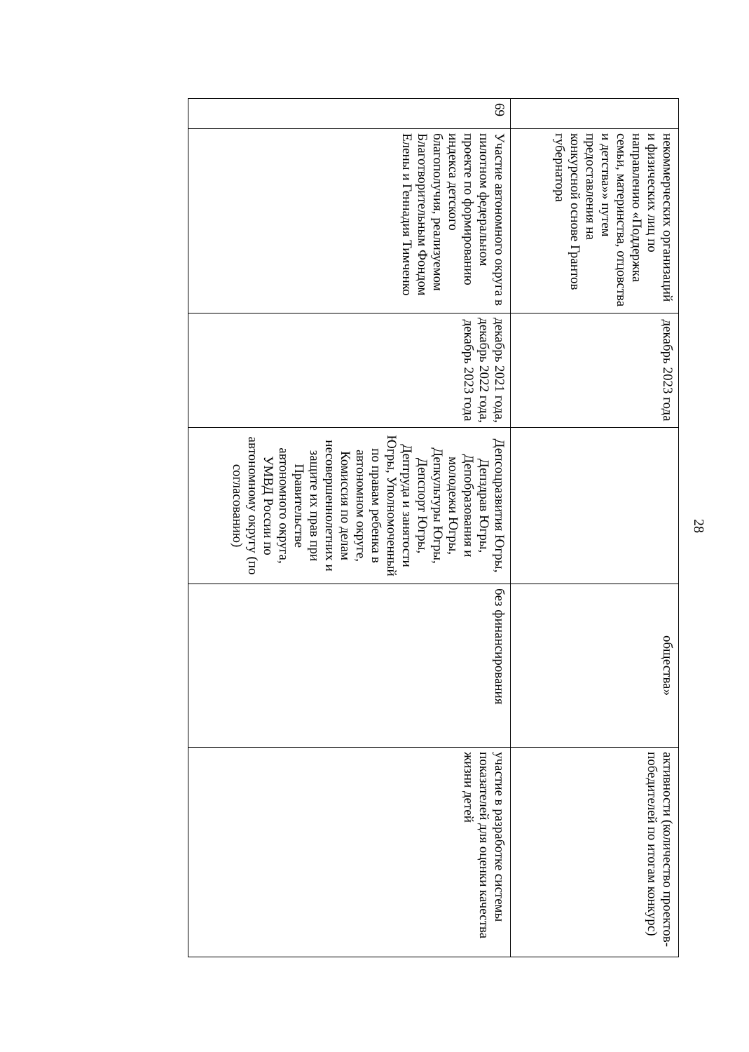28
| | некоммерческих организаций и физических лиц по направлению «Поддержка семьи, материнства, отцовства и детства»» путем предоставления на конкурсной основе Грантов губернатора | декабрь 2023 года | | общества» | активности (количество проектов-победителей по итогам конкурс) |
| 69 | Участие автономного округа в пилотном федеральном проекте по формированию индекса детского благополучия, реализуемом Благотворительным Фондом Елены и Геннадия Тимченко | декабрь 2021 года, декабрь 2022 года, декабрь 2023 года | Депсоцразвития Югры, Депздрав Югры, Депобразования и молодежи Югры, Депкультуры Югры, Депспорт Югры, Дептруда и занятости Югры, Уполномоченный по правам ребенка в автономном округе, Комиссия по делам несовершеннолетних и защите их прав при Правительстве автономного округа, УМВД России по автономному округу (по согласованию) | без финансирования | участие в разработке системы показателей для оценки качества жизни детей |